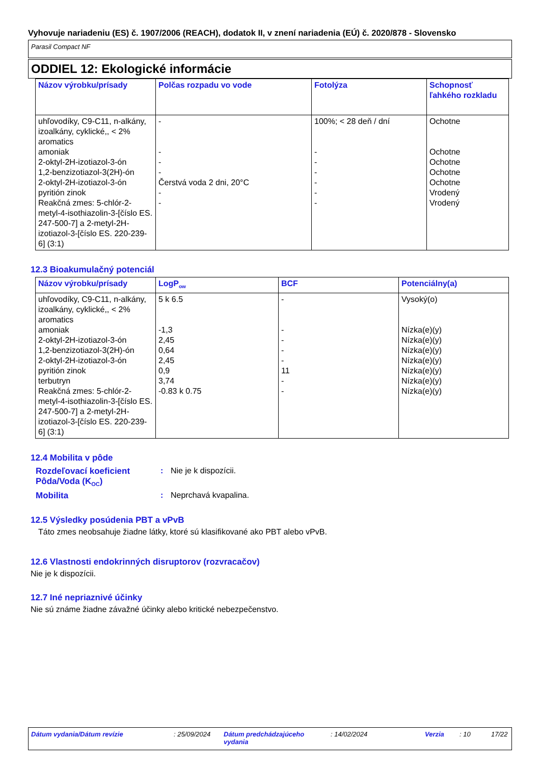Vyhovuje nariadeniu (ES) č. 1907/2006 (REACH), dodatok II, v znení nariadenia (EÚ) č. 2020/878 - Slovensko
Parasil Compact NF
ODDIEL 12: Ekologické informácie
| Názov výrobku/prísady | Polčas rozpadu vo vode | Fotolýza | Schopnosť ľahkého rozkladu |
| --- | --- | --- | --- |
| uhľovodíky, C9-C11, n-alkány, izoalkány, cyklické,, < 2% aromatics amoniak 2-oktyl-2H-izotiazol-3-ón 1,2-benzizotiazol-3(2H)-ón 2-oktyl-2H-izotiazol-3-ón pyritión zinok Reakčná zmes: 5-chlór-2-metyl-4-isothiazolin-3-[číslo ES. 247-500-7] a 2-metyl-2H-izotiazol-3-[číslo ES. 220-239-6] (3:1) | - - - - Čerstvá voda 2 dni, 20°C - - | 100%; < 28 deň / dní - - - - - - | Ochotne Ochotne Ochotne Ochotne Ochotne Vrodený Vrodený |
12.3 Bioakumulačný potenciál
| Názov výrobku/prísady | LogP<sub>ow</sub> | BCF | Potenciálny(a) |
| --- | --- | --- | --- |
| uhľovodíky, C9-C11, n-alkány, izoalkány, cyklické,, < 2% aromatics amoniak 2-oktyl-2H-izotiazol-3-ón 1,2-benzizotiazol-3(2H)-ón 2-oktyl-2H-izotiazol-3-ón pyritión zinok terbutryn Reakčná zmes: 5-chlór-2-metyl-4-isothiazolin-3-[číslo ES. 247-500-7] a 2-metyl-2H-izotiazol-3-[číslo ES. 220-239-6] (3:1) | 5 k 6.5 -1,3 2,45 0,64 2,45 0,9 3,74 -0.83 k 0.75 | - - - - - 11 - - | Vysoký(o) Nízka(e)(y) Nízka(e)(y) Nízka(e)(y) Nízka(e)(y) Nízka(e)(y) Nízka(e)(y) Nízka(e)(y) |
12.4 Mobilita v pôde
Rozdeľovací koeficient Pôda/Voda (K<sub>OC</sub>): Nie je k dispozícii.
Mobilita: Neprchavá kvapalina.
12.5 Výsledky posúdenia PBT a vPvB
Táto zmes neobsahuje žiadne látky, ktoré sú klasifikované ako PBT alebo vPvB.
12.6 Vlastnosti endokrinných disruptorov (rozvracačov)
Nie je k dispozícii.
12.7 Iné nepriaznivé účinky
Nie sú známe žiadne závažné účinky alebo kritické nebezpečenstvo.
Dátum vydania/Dátum revízie: 25/09/2024 Dátum predchádzajúceho vydania: 14/02/2024 Verzia: 10 17/22